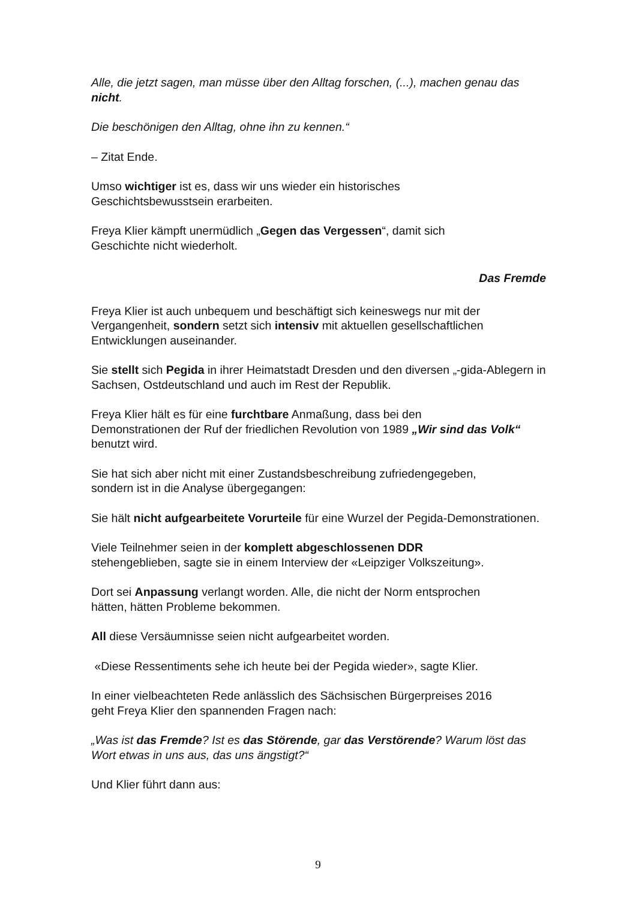Alle, die jetzt sagen, man müsse über den Alltag forschen, (...), machen genau das nicht.
Die beschönigen den Alltag, ohne ihn zu kennen.“
– Zitat Ende.
Umso wichtiger ist es, dass wir uns wieder ein historisches
Geschichtsbewusstsein erarbeiten.
Freya Klier kämpft unermüdlich „Gegen das Vergessen“, damit sich
Geschichte nicht wiederholt.
Das Fremde
Freya Klier ist auch unbequem und beschäftigt sich keineswegs nur mit der Vergangenheit, sondern setzt sich intensiv mit aktuellen gesellschaftlichen Entwicklungen auseinander.
Sie stellt sich Pegida in ihrer Heimatstadt Dresden und den diversen „-gida-Ablegern in Sachsen, Ostdeutschland und auch im Rest der Republik.
Freya Klier hält es für eine furchtbare Anmaßung, dass bei den
Demonstrationen der Ruf der friedlichen Revolution von 1989 „Wir sind das Volk“ benutzt wird.
Sie hat sich aber nicht mit einer Zustandsbeschreibung zufriedengegeben,
sondern ist in die Analyse übergegangen:
Sie hält nicht aufgearbeitete Vorurteile für eine Wurzel der Pegida-Demonstrationen.
Viele Teilnehmer seien in der komplett abgeschlossenen DDR
stehengeblieben, sagte sie in einem Interview der «Leipziger Volkszeitung».
Dort sei Anpassung verlangt worden. Alle, die nicht der Norm entsprochen
hätten, hätten Probleme bekommen.
All diese Versäumnisse seien nicht aufgearbeitet worden.
«Diese Ressentiments sehe ich heute bei der Pegida wieder», sagte Klier.
In einer vielbeachteten Rede anlässlich des Sächsischen Bürgerpreises 2016
geht Freya Klier den spannenden Fragen nach:
„Was ist das Fremde? Ist es das Störende, gar das Verstörende? Warum löst das Wort etwas in uns aus, das uns ängstigt?“
Und Klier führt dann aus:
9